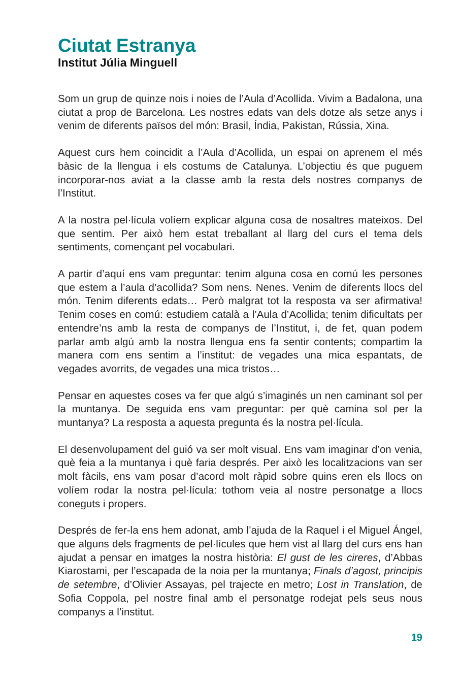Ciutat Estranya
Institut Júlia Minguell
Som un grup de quinze nois i noies de l’Aula d’Acollida. Vivim a Badalona, una ciutat a prop de Barcelona. Les nostres edats van dels dotze als setze anys i venim de diferents països del món: Brasil, Índia, Pakistan, Rússia, Xina.
Aquest curs hem coincidit a l’Aula d’Acollida, un espai on aprenem el més bàsic de la llengua i els costums de Catalunya. L’objectiu és que puguem incorporar-nos aviat a la classe amb la resta dels nostres companys de l’Institut.
A la nostra pel·lícula volíem explicar alguna cosa de nosaltres mateixos. Del que sentim. Per això hem estat treballant al llarg del curs el tema dels sentiments, començant pel vocabulari.
A partir d’aquí ens vam preguntar: tenim alguna cosa en comú les persones que estem a l’aula d’acollida? Som nens. Nenes. Venim de diferents llocs del món. Tenim diferents edats… Però malgrat tot la resposta va ser afirmativa! Tenim coses en comú: estudiem català a l’Aula d’Acollida; tenim dificultats per entendre’ns amb la resta de companys de l’Institut, i, de fet, quan podem parlar amb algú amb la nostra llengua ens fa sentir contents; compartim la manera com ens sentim a l’institut: de vegades una mica espantats, de vegades avorrits, de vegades una mica tristos…
Pensar en aquestes coses va fer que algú s’imaginés un nen caminant sol per la muntanya. De seguida ens vam preguntar: per què camina sol per la muntanya? La resposta a aquesta pregunta és la nostra pel·lícula.
El desenvolupament del guió va ser molt visual. Ens vam imaginar d’on venia, què feia a la muntanya i què faria després. Per això les localitzacions van ser molt fàcils, ens vam posar d’acord molt ràpid sobre quins eren els llocs on volíem rodar la nostra pel·lícula: tothom veia al nostre personatge a llocs coneguts i propers.
Després de fer-la ens hem adonat, amb l’ajuda de la Raquel i el Miguel Ángel, que alguns dels fragments de pel·lícules que hem vist al llarg del curs ens han ajudat a pensar en imatges la nostra història: El gust de les cireres, d’Abbas Kiarostami, per l’escapada de la noia per la muntanya; Finals d’agost, principis de setembre, d’Olivier Assayas, pel trajecte en metro; Lost in Translation, de Sofia Coppola, pel nostre final amb el personatge rodejat pels seus nous companys a l’institut.
19